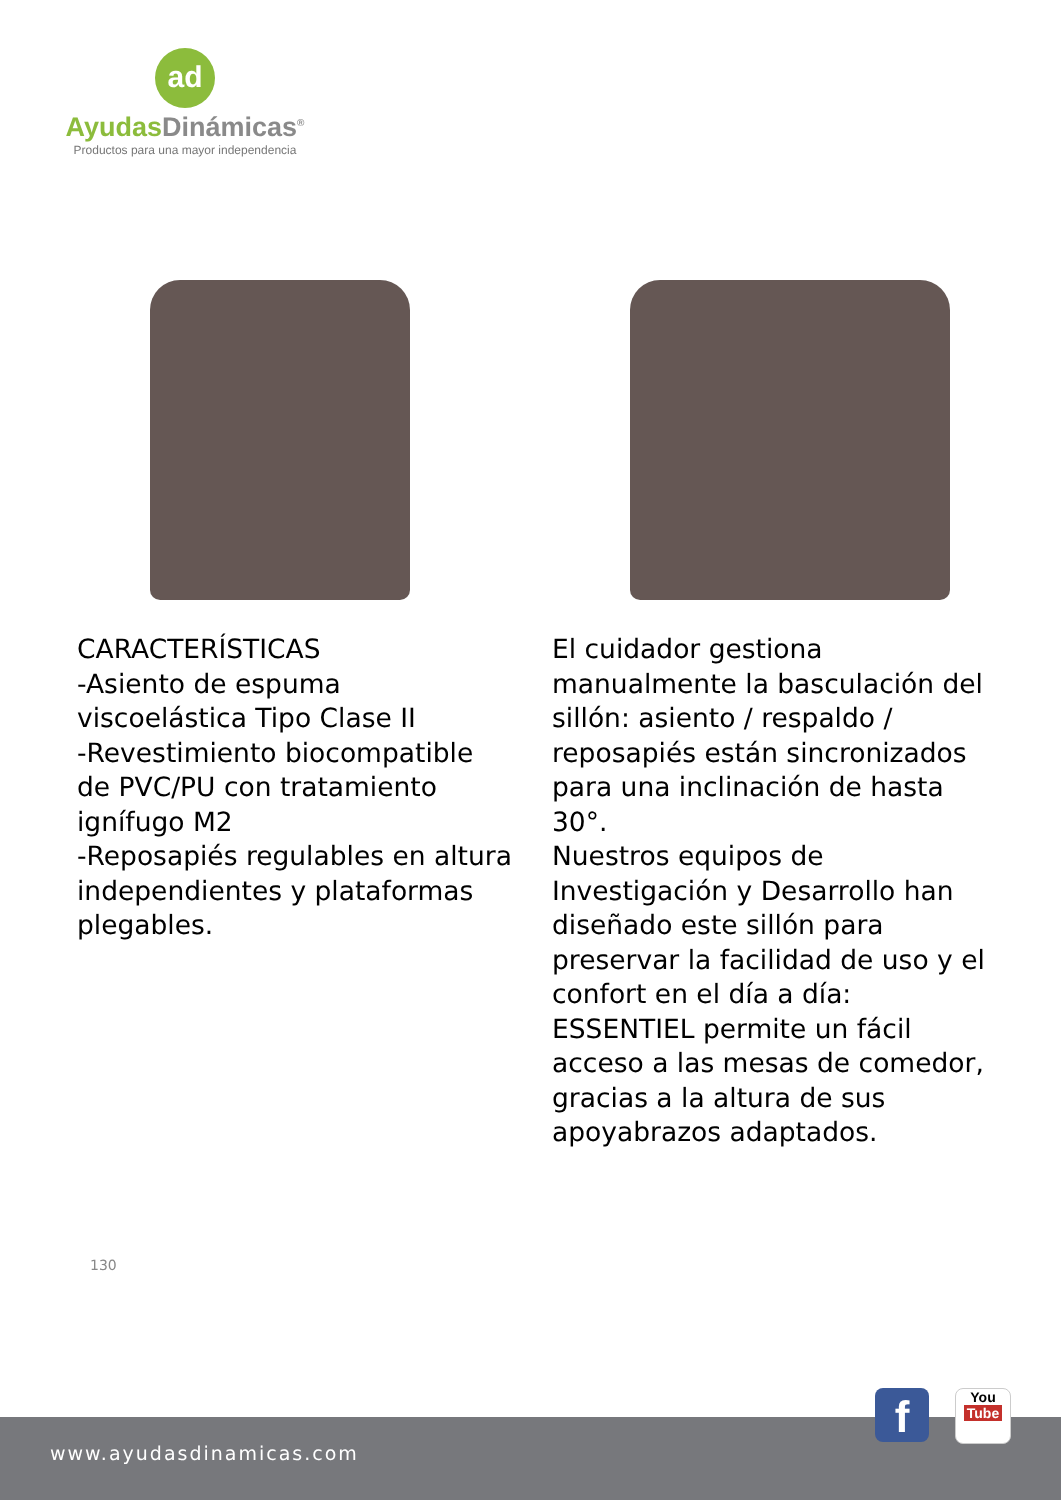ad
Ayudas Dinámicas<sup>®</sup>
Productos para una mayor independencia
CARACTERÍSTICAS
-Asiento de espuma viscoelástica Tipo Clase II
-Revestimiento biocompatible de PVC/PU con tratamiento ignífugo M2
-Reposapiés regulables en altura independientes y plataformas plegables.
El cuidador gestiona manualmente la basculación del sillón: asiento / respaldo / reposapiés están sincronizados para una inclinación de hasta 30°.
Nuestros equipos de Investigación y Desarrollo han diseñado este sillón para preservar la facilidad de uso y el confort en el día a día: ESSENTIEL permite un fácil acceso a las mesas de comedor, gracias a la altura de sus apoyabrazos adaptados.
130
www.ayudasdinamicas.com
f
You
Tube